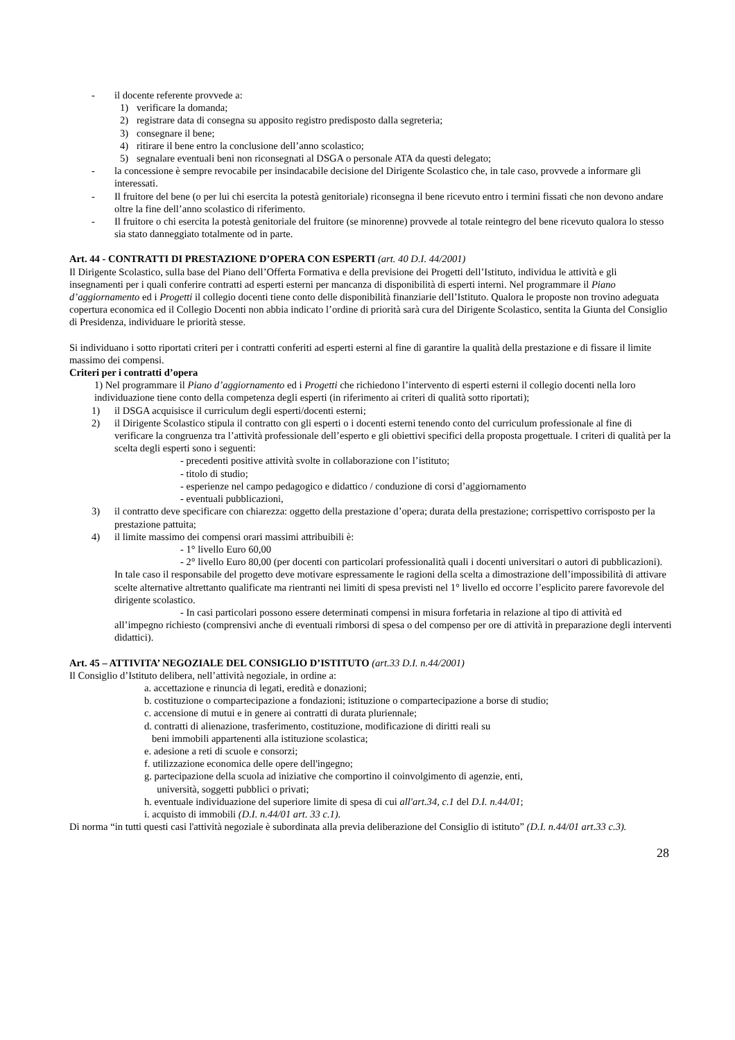- il docente referente provvede a:
1) verificare la domanda;
2) registrare data di consegna su apposito registro predisposto dalla segreteria;
3) consegnare il bene;
4) ritirare il bene entro la conclusione dell’anno scolastico;
5) segnalare eventuali beni non riconsegnati al DSGA o personale ATA da questi delegato;
- la concessione è sempre revocabile per insindacabile decisione del Dirigente Scolastico che, in tale caso, provvede a informare gli interessati.
- Il fruitore del bene (o per lui chi esercita la potestà genitoriale) riconsegna il bene ricevuto entro i termini fissati che non devono andare oltre la fine dell’anno scolastico di riferimento.
- Il fruitore o chi esercita la potestà genitoriale del fruitore (se minorenne) provvede al totale reintegro del bene ricevuto qualora lo stesso sia stato danneggiato totalmente od in parte.
Art. 44 - CONTRATTI DI PRESTAZIONE D’OPERA CON ESPERTI (art. 40 D.I. 44/2001)
Il Dirigente Scolastico, sulla base del Piano dell’Offerta Formativa e della previsione dei Progetti dell’Istituto, individua le attività e gli insegnamenti per i quali conferire contratti ad esperti esterni per mancanza di disponibilità di esperti interni. Nel programmare il Piano d’aggiornamento ed i Progetti il collegio docenti tiene conto delle disponibilità finanziarie dell’Istituto. Qualora le proposte non trovino adeguata copertura economica ed il Collegio Docenti non abbia indicato l’ordine di priorità sarà cura del Dirigente Scolastico, sentita la Giunta del Consiglio di Presidenza, individuare le priorità stesse.
Si individuano i sotto riportati criteri per i contratti conferiti ad esperti esterni al fine di garantire la qualità della prestazione e di fissare il limite massimo dei compensi.
Criteri per i contratti d’opera
1) Nel programmare il Piano d’aggiornamento ed i Progetti che richiedono l’intervento di esperti esterni il collegio docenti nella loro individuazione tiene conto della competenza degli esperti (in riferimento ai criteri di qualità sotto riportati);
1) il DSGA acquisisce il curriculum degli esperti/docenti esterni;
2) il Dirigente Scolastico stipula il contratto con gli esperti o i docenti esterni tenendo conto del curriculum professionale al fine di verificare la congruenza tra l’attività professionale dell’esperto e gli obiettivi specifici della proposta progettuale. I criteri di qualità per la scelta degli esperti sono i seguenti:
- precedenti positive attività svolte in collaborazione con l’istituto;
- titolo di studio;
- esperienze nel campo pedagogico e didattico / conduzione di corsi d’aggiornamento
- eventuali pubblicazioni,
3) il contratto deve specificare con chiarezza: oggetto della prestazione d’opera; durata della prestazione; corrispettivo corrisposto per la prestazione pattuita;
4) il limite massimo dei compensi orari massimi attribuibili è:
- 1° livello Euro 60,00
- 2° livello Euro 80,00 (per docenti con particolari professionalità quali i docenti universitari o autori di pubblicazioni). In tale caso il responsabile del progetto deve motivare espressamente le ragioni della scelta a dimostrazione dell’impossibilità di attivare scelte alternative altrettanto qualificate ma rientranti nei limiti di spesa previsti nel 1° livello ed occorre l’esplicito parere favorevole del dirigente scolastico.
- In casi particolari possono essere determinati compensi in misura forfetaria in relazione al tipo di attività ed all’impegno richiesto (comprensivi anche di eventuali rimborsi di spesa o del compenso per ore di attività in preparazione degli interventi didattici).
Art. 45 – ATTIVITA’ NEGOZIALE DEL CONSIGLIO D’ISTITUTO (art.33 D.I. n.44/2001)
Il Consiglio d’Istituto delibera, nell’attività negoziale, in ordine a:
a. accettazione e rinuncia di legati, eredità e donazioni;
b. costituzione o compartecipazione a fondazioni; istituzione o compartecipazione a borse di studio;
c. accensione di mutui e in genere ai contratti di durata pluriennale;
d. contratti di alienazione, trasferimento, costituzione, modificazione di diritti reali su
beni immobili appartenenti alla istituzione scolastica;
e. adesione a reti di scuole e consorzi;
f. utilizzazione economica delle opere dell'ingegno;
g. partecipazione della scuola ad iniziative che comportino il coinvolgimento di agenzie, enti,
università, soggetti pubblici o privati;
h. eventuale individuazione del superiore limite di spesa di cui all'art.34, c.1 del D.I. n.44/01;
i. acquisto di immobili (D.I. n.44/01 art. 33 c.1).
Di norma “in tutti questi casi l'attività negoziale è subordinata alla previa deliberazione del Consiglio di istituto” (D.I. n.44/01 art.33 c.3).
28